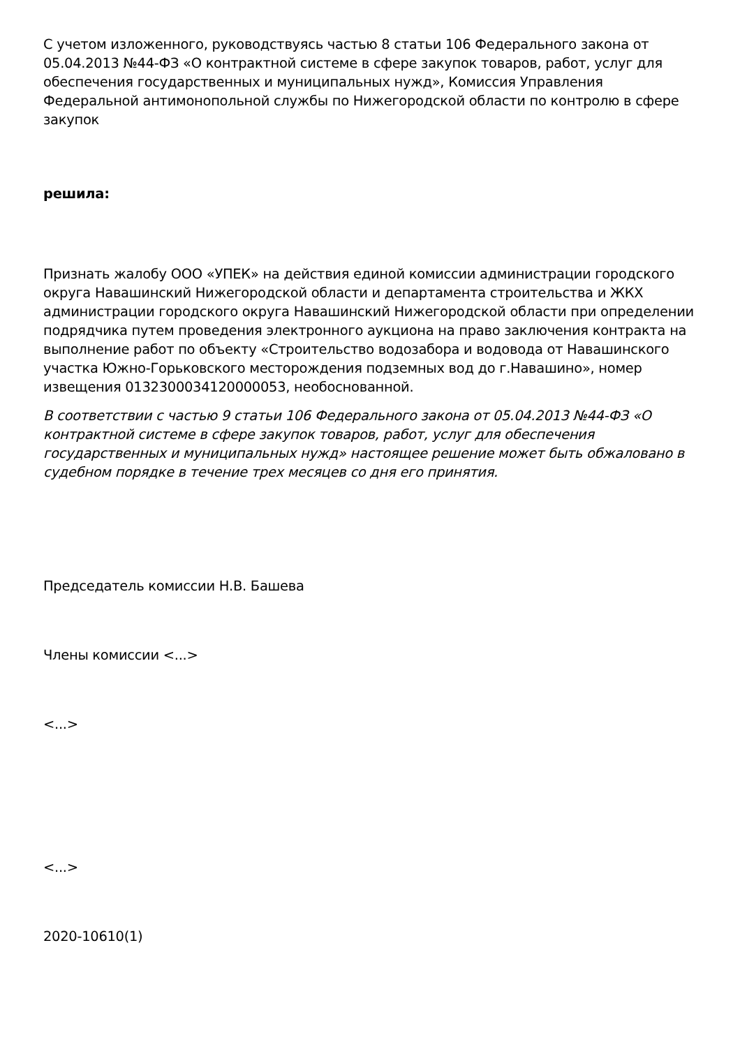С учетом изложенного, руководствуясь частью 8 статьи 106 Федерального закона от 05.04.2013 №44-ФЗ «О контрактной системе в сфере закупок товаров, работ, услуг для обеспечения государственных и муниципальных нужд», Комиссия Управления Федеральной антимонопольной службы по Нижегородской области по контролю в сфере закупок
решила:
Признать жалобу ООО «УПЕК» на действия единой комиссии администрации городского округа Навашинский Нижегородской области и департамента строительства и ЖКХ администрации городского округа Навашинский Нижегородской области при определении подрядчика путем проведения электронного аукциона на право заключения контракта на выполнение работ по объекту «Строительство водозабора и водовода от Навашинского участка Южно-Горьковского месторождения подземных вод до г.Навашино», номер извещения 0132300034120000053, необоснованной.
В соответствии с частью 9 статьи 106 Федерального закона от 05.04.2013 №44-ФЗ «О контрактной системе в сфере закупок товаров, работ, услуг для обеспечения государственных и муниципальных нужд» настоящее решение может быть обжаловано в судебном порядке в течение трех месяцев со дня его принятия.
Председатель комиссии Н.В. Башева
Члены комиссии <...>
<...>
<...>
2020-10610(1)